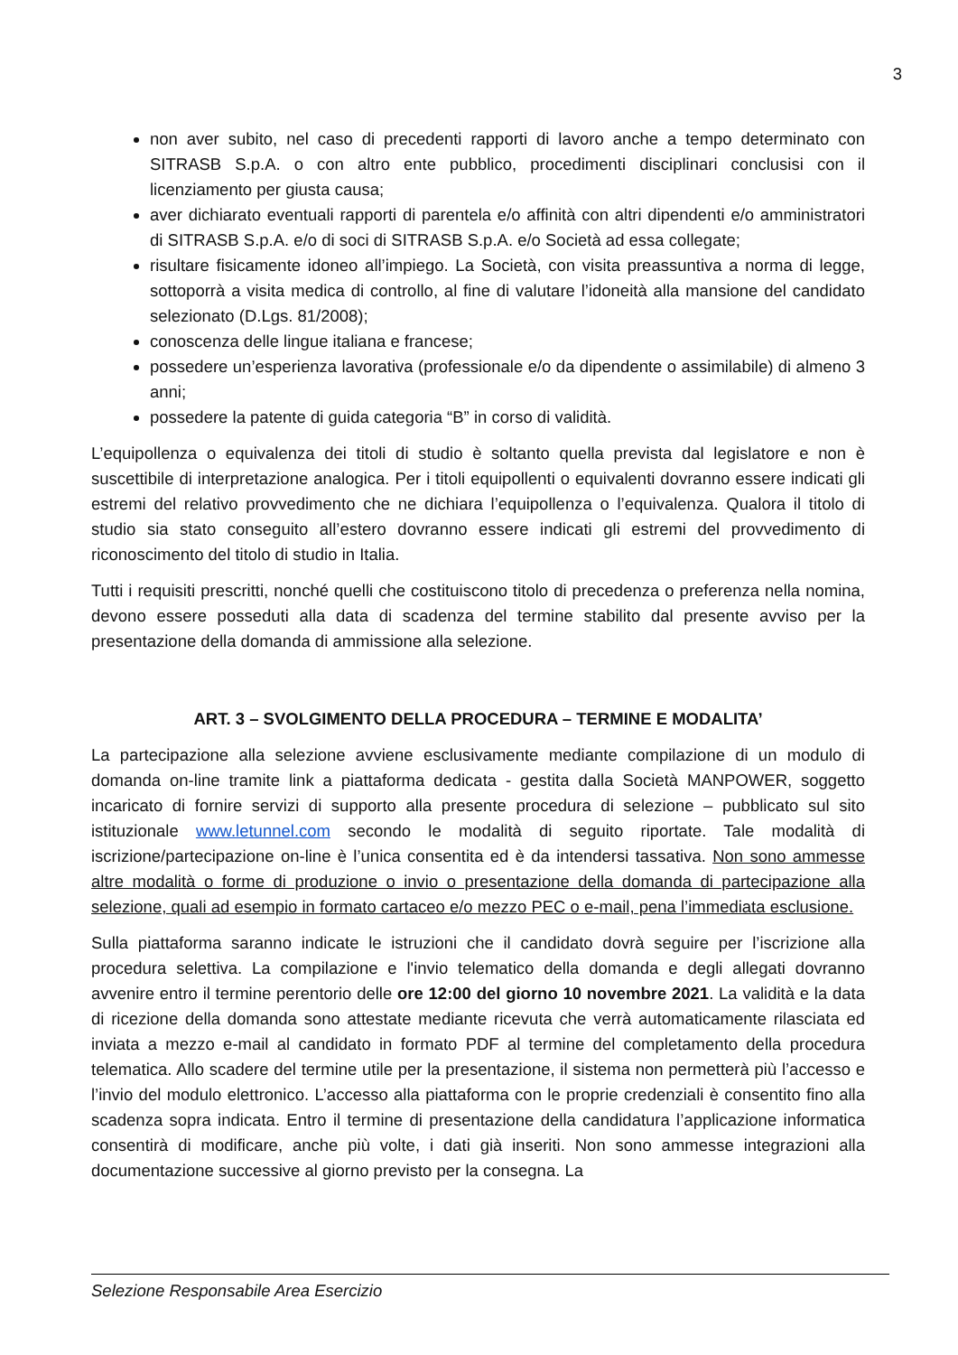3
non aver subito, nel caso di precedenti rapporti di lavoro anche a tempo determinato con SITRASB S.p.A. o con altro ente pubblico, procedimenti disciplinari conclusisi con il licenziamento per giusta causa;
aver dichiarato eventuali rapporti di parentela e/o affinità con altri dipendenti e/o amministratori di SITRASB S.p.A. e/o di soci di SITRASB S.p.A. e/o Società ad essa collegate;
risultare fisicamente idoneo all’impiego. La Società, con visita preassuntiva a norma di legge, sottoporrà a visita medica di controllo, al fine di valutare l’idoneità alla mansione del candidato selezionato (D.Lgs. 81/2008);
conoscenza delle lingue italiana e francese;
possedere un’esperienza lavorativa (professionale e/o da dipendente o assimilabile) di almeno 3 anni;
possedere la patente di guida categoria “B” in corso di validità.
L’equipollenza o equivalenza dei titoli di studio è soltanto quella prevista dal legislatore e non è suscettibile di interpretazione analogica. Per i titoli equipollenti o equivalenti dovranno essere indicati gli estremi del relativo provvedimento che ne dichiara l’equipollenza o l’equivalenza. Qualora il titolo di studio sia stato conseguito all’estero dovranno essere indicati gli estremi del provvedimento di riconoscimento del titolo di studio in Italia.
Tutti i requisiti prescritti, nonché quelli che costituiscono titolo di precedenza o preferenza nella nomina, devono essere posseduti alla data di scadenza del termine stabilito dal presente avviso per la presentazione della domanda di ammissione alla selezione.
ART. 3 – SVOLGIMENTO DELLA PROCEDURA – TERMINE E MODALITA’
La partecipazione alla selezione avviene esclusivamente mediante compilazione di un modulo di domanda on-line tramite link a piattaforma dedicata - gestita dalla Società MANPOWER, soggetto incaricato di fornire servizi di supporto alla presente procedura di selezione – pubblicato sul sito istituzionale www.letunnel.com secondo le modalità di seguito riportate. Tale modalità di iscrizione/partecipazione on-line è l’unica consentita ed è da intendersi tassativa. Non sono ammesse altre modalità o forme di produzione o invio o presentazione della domanda di partecipazione alla selezione, quali ad esempio in formato cartaceo e/o mezzo PEC o e-mail, pena l’immediata esclusione.
Sulla piattaforma saranno indicate le istruzioni che il candidato dovrà seguire per l’iscrizione alla procedura selettiva. La compilazione e l'invio telematico della domanda e degli allegati dovranno avvenire entro il termine perentorio delle ore 12:00 del giorno 10 novembre 2021. La validità e la data di ricezione della domanda sono attestate mediante ricevuta che verrà automaticamente rilasciata ed inviata a mezzo e-mail al candidato in formato PDF al termine del completamento della procedura telematica. Allo scadere del termine utile per la presentazione, il sistema non permetterà più l’accesso e l’invio del modulo elettronico. L’accesso alla piattaforma con le proprie credenziali è consentito fino alla scadenza sopra indicata. Entro il termine di presentazione della candidatura l’applicazione informatica consentirà di modificare, anche più volte, i dati già inseriti. Non sono ammesse integrazioni alla documentazione successive al giorno previsto per la consegna. La
Selezione Responsabile Area Esercizio